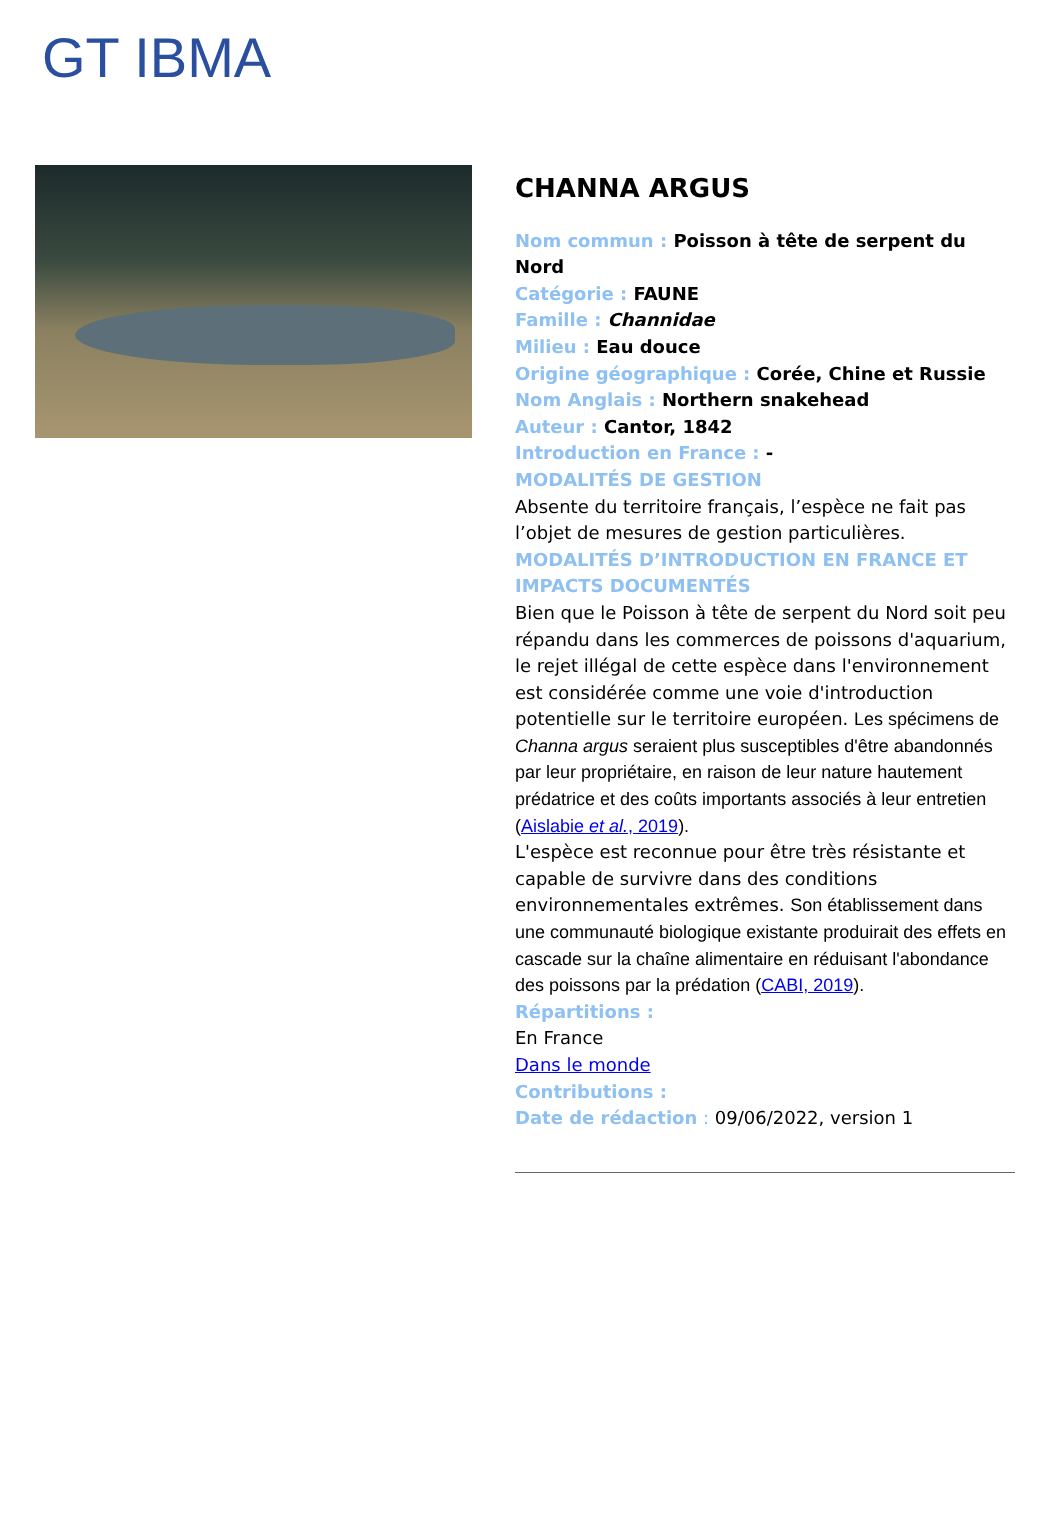GT IBMA
CHANNA ARGUS
Nom commun : Poisson à tête de serpent du Nord
Catégorie : FAUNE
Famille : Channidae
Milieu : Eau douce
Origine géographique : Corée, Chine et Russie
Nom Anglais : Northern snakehead
Auteur : Cantor, 1842
Introduction en France : -
MODALITÉS DE GESTION
Absente du territoire français, l’espèce ne fait pas l’objet de mesures de gestion particulières.
MODALITÉS D’INTRODUCTION EN FRANCE ET IMPACTS DOCUMENTÉS
Bien que le Poisson à tête de serpent du Nord soit peu répandu dans les commerces de poissons d'aquarium, le rejet illégal de cette espèce dans l'environnement est considérée comme une voie d'introduction potentielle sur le territoire européen. Les spécimens de Channa argus seraient plus susceptibles d'être abandonnés par leur propriétaire, en raison de leur nature hautement prédatrice et des coûts importants associés à leur entretien (Aislabie et al., 2019).
L'espèce est reconnue pour être très résistante et capable de survivre dans des conditions environnementales extrêmes. Son établissement dans une communauté biologique existante produirait des effets en cascade sur la chaîne alimentaire en réduisant l'abondance des poissons par la prédation (CABI, 2019).
Répartitions :
En France
Dans le monde
Contributions :
Date de rédaction : 09/06/2022, version 1